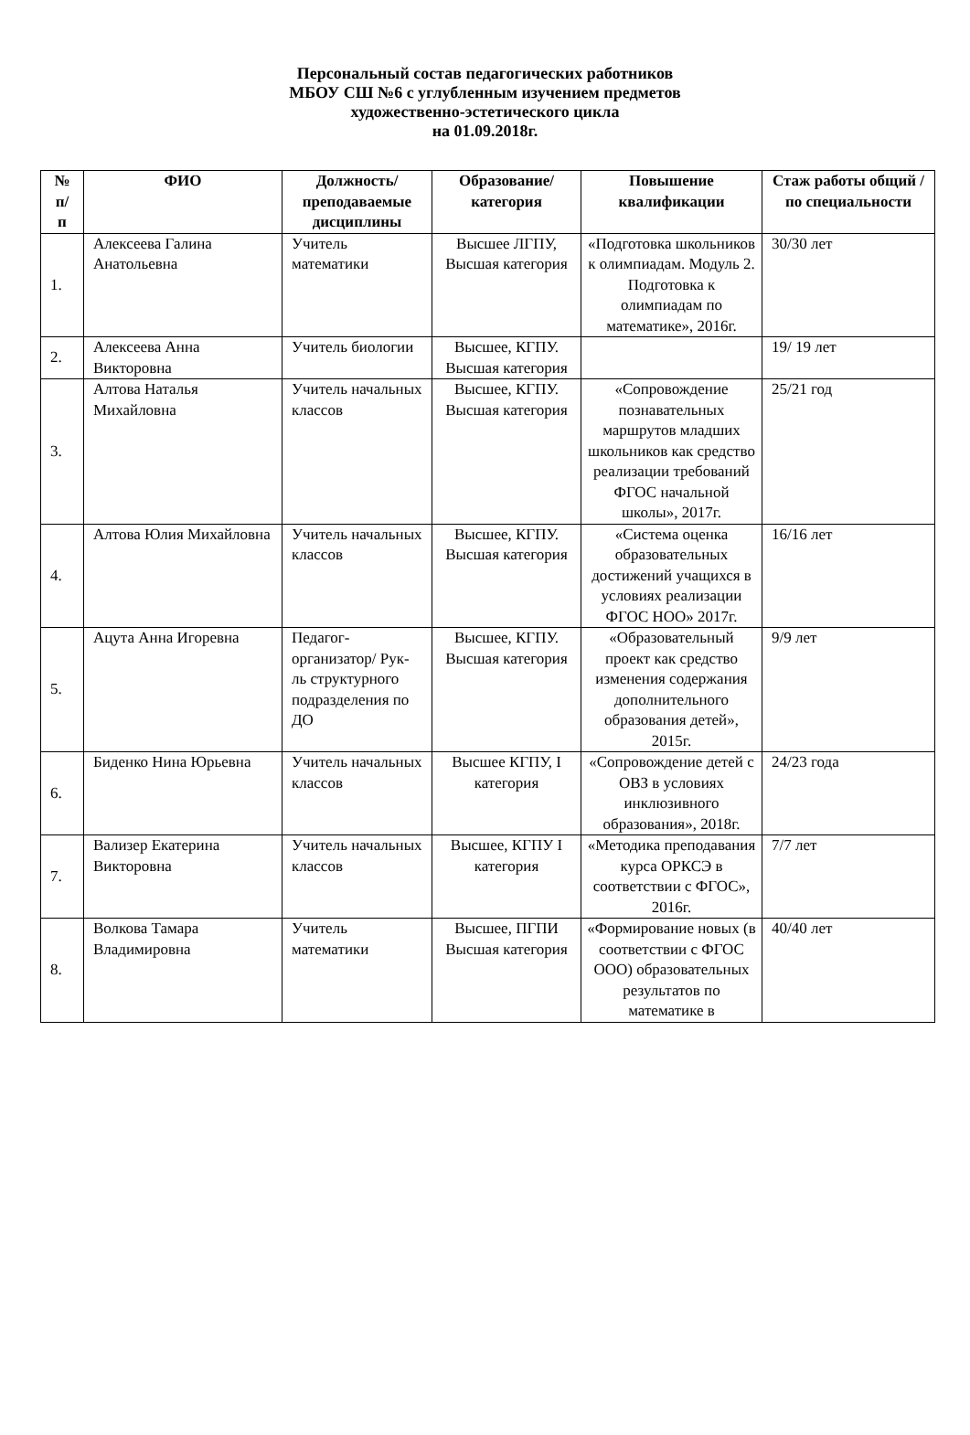Персональный состав педагогических работников
МБОУ СШ №6 с углубленным изучением предметов
художественно-эстетического цикла
на 01.09.2018г.
| № п/ п | ФИО | Должность/ преподаваемые дисциплины | Образование/ категория | Повышение квалификации | Стаж работы общий / по специальности |
| --- | --- | --- | --- | --- | --- |
| 1. | Алексеева Галина Анатольевна | Учитель математики | Высшее ЛГПУ, Высшая категория | «Подготовка школьников к олимпиадам. Модуль 2. Подготовка к олимпиадам по математике», 2016г. | 30/30 лет |
| 2. | Алексеева Анна Викторовна | Учитель биологии | Высшее, КГПУ. Высшая категория | | 19/ 19 лет |
| 3. | Алтова Наталья Михайловна | Учитель начальных классов | Высшее, КГПУ. Высшая категория | «Сопровождение познавательных маршрутов младших школьников как средство реализации требований ФГОС начальной школы», 2017г. | 25/21 год |
| 4. | Алтова Юлия Михайловна | Учитель начальных классов | Высшее, КГПУ. Высшая категория | «Система оценка образовательных достижений учащихся в условиях реализации ФГОС НОО» 2017г. | 16/16 лет |
| 5. | Ацута Анна Игоревна | Педагог-организатор/ Рук-ль структурного подразделения по ДО | Высшее, КГПУ. Высшая категория | «Образовательный проект как средство изменения содержания дополнительного образования детей», 2015г. | 9/9 лет |
| 6. | Биденко Нина Юрьевна | Учитель начальных классов | Высшее КГПУ, I категория | «Сопровождение детей с ОВЗ в условиях инклюзивного образования», 2018г. | 24/23 года |
| 7. | Вализер Екатерина Викторовна | Учитель начальных классов | Высшее, КГПУ I категория | «Методика преподавания курса ОРКСЭ в соответствии с ФГОС», 2016г. | 7/7 лет |
| 8. | Волкова Тамара Владимировна | Учитель математики | Высшее, ПГПИ Высшая категория | «Формирование новых (в соответствии с ФГОС ООО) образовательных результатов по математике в | 40/40 лет |